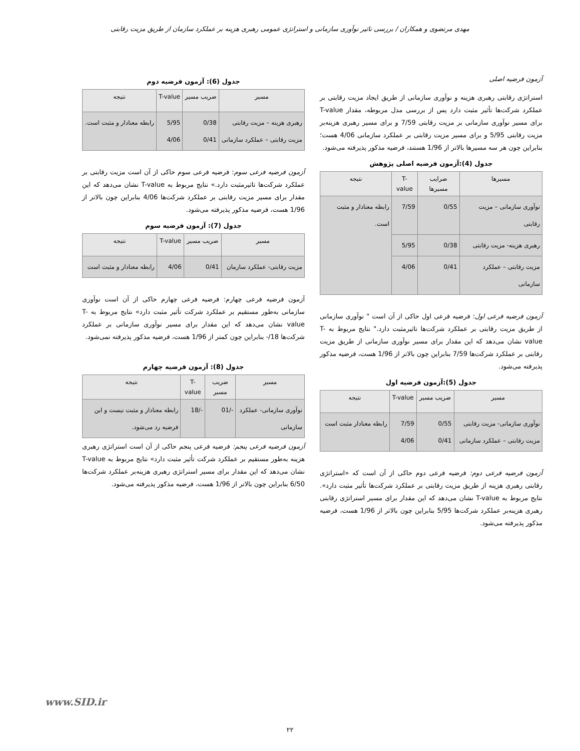مهدی مرتضوی و همکاران / بررسی تاثیر نوآوری سازمانی و استراتژی عمومی رهبری هزینه بر عملکرد سازمان از طریق مزیت رقابتی
آزمون فرضیه اصلی
استراتژی رقابتی رهبری هزینه و نوآوری سازمانی از طریق ایجاد مزیت رقابتی بر عملکرد شرکت‌ها تأثیر مثبت دارد پس از بررسی مدل مربوطه، مقدار T-value برای مسیر نوآوری سازمانی بر مزیت رقابتی 7/59 و برای مسیر رهبری هزینه‌بر مزیت رقابتی 5/95 و برای مسیر مزیت رقابتی بر عملکرد سازمانی 4/06 هست؛ بنابراین چون هر سه مسیرها بالاتر از 1/96 هستند، فرضیه مذکور پذیرفته می‌شود.
جدول (4):آزمون فرضیه اصلی پژوهش
| مسیرها | ضرایب مسیرها | T-value | نتیجه |
| --- | --- | --- | --- |
| نوآوری سازمانی – مزیت رقابتی | 0/55 | 7/59 | رابطه معنادار و مثبت است. |
| رهبری هزینه- مزیت رقابتی | 0/38 | 5/95 | |
| مزیت رقابتی – عملکرد سازمانی | 0/41 | 4/06 | |
آزمون فرضیه فرعی اول: فرضیه فرعی اول حاکی از آن است " نوآوری سازمانی از طریق مزیت رقابتی بر عملکرد شرکت‌ها تاثیرمثبت دارد." نتایج مربوط به T-value نشان می‌دهد که این مقدار برای مسیر نوآوری سازمانی از طریق مزیت رقابتی بر عملکرد شرکت‌ها 7/59 بنابراین چون بالاتر از 1/96 هست، فرضیه مذکور پذیرفته می‌شود.
جدول (5):آزمون فرضیه اول
| مسیر | ضریب مسیر | T-value | نتیجه |
| --- | --- | --- | --- |
| نوآوری سازمانی- مزیت رقابتی مزیت رقابتی – عملکرد سازمانی | 0/55 0/41 | 7/59 4/06 | رابطه معنادار مثبت است |
آزمون فرضیه فرعی دوم: فرضیه فرعی دوم حاکی از آن است که «استراتژی رقابتی رهبری هزینه از طریق مزیت رقابتی بر عملکرد شرکت‌ها تأثیر مثبت دارد». نتایج مربوط به T-value نشان می‌دهد که این مقدار برای مسیر استراتژی رقابتی رهبری هزینه‌بر عملکرد شرکت‌ها 5/95 بنابراین چون بالاتر از 1/96 هست، فرضیه مذکور پذیرفته می‌شود.
جدول (6): آزمون فرضیه دوم
| مسیر | ضریب مسیر | T-value | نتیجه |
| --- | --- | --- | --- |
| رهبری هزینه – مزیت رقابتی مزیت رقابتی – عملکرد سازمانی | 0/38 0/41 | 5/95 4/06 | رابطه معنادار و مثبت است. |
آزمون فرضیه فرعی سوم: فرضیه فرعی سوم حاکی از آن است مزیت رقابتی بر عملکرد شرکت‌ها تاثیرمثبت دارد.» نتایج مربوط به T-value نشان می‌دهد که این مقدار برای مسیر مزیت رقابتی بر عملکرد شرکت‌ها 4/06 بنابراین چون بالاتر از 1/96 هست، فرضیه مذکور پذیرفته می‌شود.
جدول (7): آزمون فرضیه سوم
| مسیر | ضریب مسیر | T-value | نتیجه |
| --- | --- | --- | --- |
| مزیت رقابتی- عملکرد سازمان | 0/41 | 4/06 | رابطه معنادار و مثبت است |
آزمون فرضیه فرعی چهارم: فرضیه فرعی چهارم حاکی از آن است نوآوری سازمانی به‌طور مستقیم بر عملکرد شرکت تأثیر مثبت دارد» نتایج مربوط به T-value نشان می‌دهد که این مقدار برای مسیر نوآوری سازمانی بر عملکرد شرکت‌ها 18/- بنابراین چون کمتر از 1/96 هست، فرضیه مذکور پذیرفته نمی‌شود.
جدول (8): آزمون فرضیه چهارم
| مسیر | ضریب مسیر | T-value | نتیجه |
| --- | --- | --- | --- |
| نوآوری سازمانی- عملکرد سازمانی | -/01 | -/18 | رابطه معنادار و مثبت نیست و این فرضیه رد می‌شود. |
آزمون فرضیه فرعی پنجم: فرضیه فرعی پنجم حاکی از آن است استراتژی رهبری هزینه به‌طور مستقیم بر عملکرد شرکت تأثیر مثبت دارد» نتایج مربوط به T-value نشان می‌دهد که این مقدار برای مسیر استراتژی رهبری هزینه‌بر عملکرد شرکت‌ها 6/50 بنابراین چون بالاتر از 1/96 هست، فرضیه مذکور پذیرفته می‌شود.
www.SID.ir
۲۲